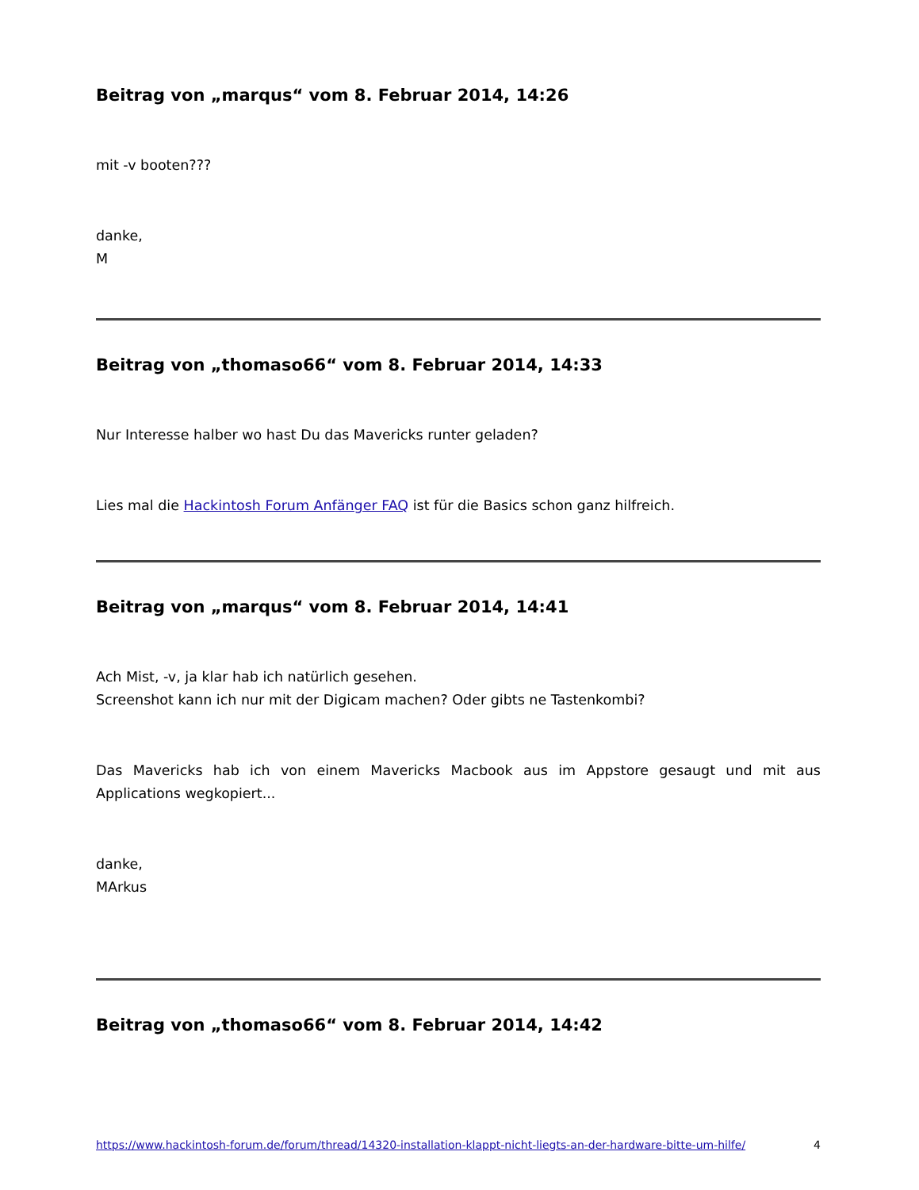Beitrag von „marqus“ vom 8. Februar 2014, 14:26
mit -v booten???
danke,
M
Beitrag von „thomaso66“ vom 8. Februar 2014, 14:33
Nur Interesse halber wo hast Du das Mavericks runter geladen?
Lies mal die Hackintosh Forum Anfänger FAQ ist für die Basics schon ganz hilfreich.
Beitrag von „marqus“ vom 8. Februar 2014, 14:41
Ach Mist, -v, ja klar hab ich natürlich gesehen.
Screenshot kann ich nur mit der Digicam machen? Oder gibts ne Tastenkombi?
Das Mavericks hab ich von einem Mavericks Macbook aus im Appstore gesaugt und mit aus Applications wegkopiert...
danke,
MArkus
Beitrag von „thomaso66“ vom 8. Februar 2014, 14:42
https://www.hackintosh-forum.de/forum/thread/14320-installation-klappt-nicht-liegts-an-der-hardware-bitte-um-hilfe/ 4